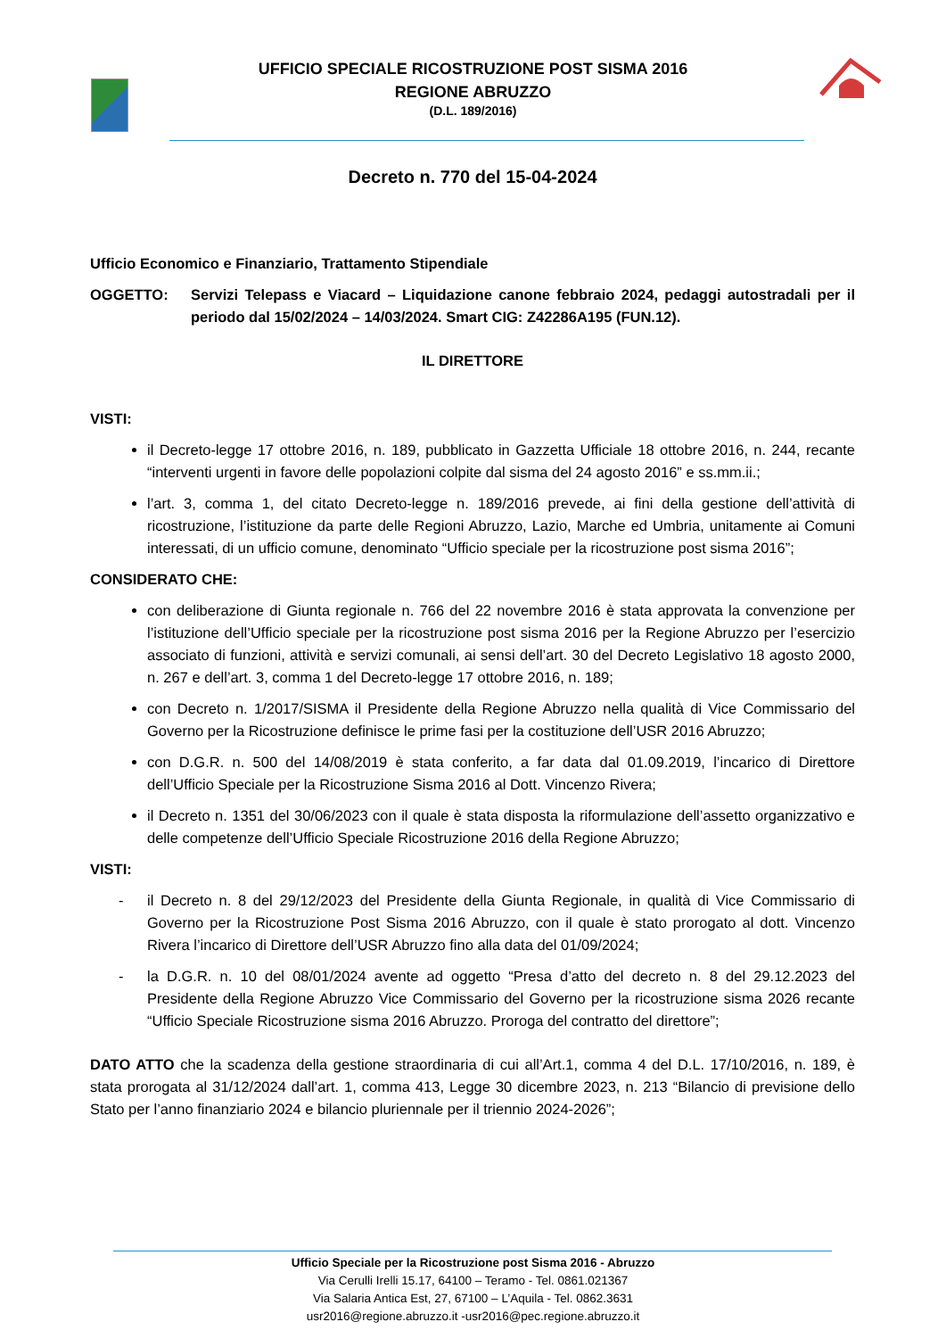UFFICIO SPECIALE RICOSTRUZIONE POST SISMA 2016
REGIONE ABRUZZO
(D.L. 189/2016)
Decreto n. 770 del 15-04-2024
Ufficio Economico e Finanziario, Trattamento Stipendiale
OGGETTO: Servizi Telepass e Viacard – Liquidazione canone febbraio 2024, pedaggi autostradali per il periodo dal 15/02/2024 – 14/03/2024. Smart CIG: Z42286A195 (FUN.12).
IL DIRETTORE
VISTI:
il Decreto-legge 17 ottobre 2016, n. 189, pubblicato in Gazzetta Ufficiale 18 ottobre 2016, n. 244, recante “interventi urgenti in favore delle popolazioni colpite dal sisma del 24 agosto 2016” e ss.mm.ii.;
l’art. 3, comma 1, del citato Decreto-legge n. 189/2016 prevede, ai fini della gestione dell’attività di ricostruzione, l’istituzione da parte delle Regioni Abruzzo, Lazio, Marche ed Umbria, unitamente ai Comuni interessati, di un ufficio comune, denominato “Ufficio speciale per la ricostruzione post sisma 2016”;
CONSIDERATO CHE:
con deliberazione di Giunta regionale n. 766 del 22 novembre 2016 è stata approvata la convenzione per l’istituzione dell’Ufficio speciale per la ricostruzione post sisma 2016 per la Regione Abruzzo per l’esercizio associato di funzioni, attività e servizi comunali, ai sensi dell’art. 30 del Decreto Legislativo 18 agosto 2000, n. 267 e dell’art. 3, comma 1 del Decreto-legge 17 ottobre 2016, n. 189;
con Decreto n. 1/2017/SISMA il Presidente della Regione Abruzzo nella qualità di Vice Commissario del Governo per la Ricostruzione definisce le prime fasi per la costituzione dell’USR 2016 Abruzzo;
con D.G.R. n. 500 del 14/08/2019 è stata conferito, a far data dal 01.09.2019, l’incarico di Direttore dell’Ufficio Speciale per la Ricostruzione Sisma 2016 al Dott. Vincenzo Rivera;
il Decreto n. 1351 del 30/06/2023 con il quale è stata disposta la riformulazione dell’assetto organizzativo e delle competenze dell’Ufficio Speciale Ricostruzione 2016 della Regione Abruzzo;
VISTI:
- il Decreto n. 8 del 29/12/2023 del Presidente della Giunta Regionale, in qualità di Vice Commissario di Governo per la Ricostruzione Post Sisma 2016 Abruzzo, con il quale è stato prorogato al dott. Vincenzo Rivera l’incarico di Direttore dell’USR Abruzzo fino alla data del 01/09/2024;
- la D.G.R. n. 10 del 08/01/2024 avente ad oggetto “Presa d’atto del decreto n. 8 del 29.12.2023 del Presidente della Regione Abruzzo Vice Commissario del Governo per la ricostruzione sisma 2026 recante “Ufficio Speciale Ricostruzione sisma 2016 Abruzzo. Proroga del contratto del direttore”;
DATO ATTO che la scadenza della gestione straordinaria di cui all’Art.1, comma 4 del D.L. 17/10/2016, n. 189, è stata prorogata al 31/12/2024 dall’art. 1, comma 413, Legge 30 dicembre 2023, n. 213 “Bilancio di previsione dello Stato per l’anno finanziario 2024 e bilancio pluriennale per il triennio 2024-2026”;
Ufficio Speciale per la Ricostruzione post Sisma 2016 - Abruzzo
Via Cerulli Irelli 15.17, 64100 – Teramo - Tel. 0861.021367
Via Salaria Antica Est, 27, 67100 – L’Aquila - Tel. 0862.3631
usr2016@regione.abruzzo.it -usr2016@pec.regione.abruzzo.it